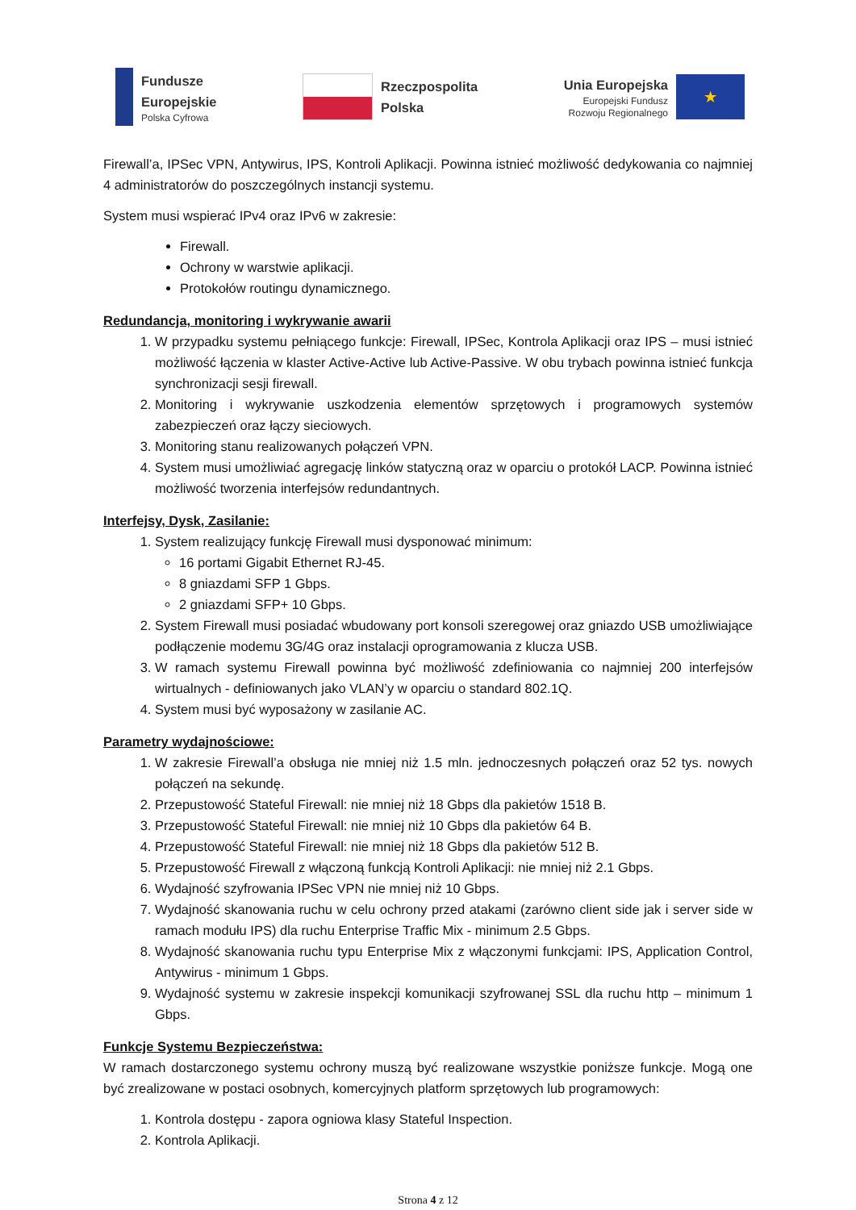Fundusze
Europejskie
Polska Cyfrowa
Rzeczpospolita
Polska
Unia Europejska
Europejski Fundusz
Rozwoju Regionalnego
★
Firewall’a, IPSec VPN, Antywirus, IPS, Kontroli Aplikacji. Powinna istnieć możliwość dedykowania co najmniej 4 administratorów do poszczególnych instancji systemu.
System musi wspierać IPv4 oraz IPv6 w zakresie:
Firewall.
Ochrony w warstwie aplikacji.
Protokołów routingu dynamicznego.
Redundancja, monitoring i wykrywanie awarii
1. W przypadku systemu pełniącego funkcje: Firewall, IPSec, Kontrola Aplikacji oraz IPS – musi istnieć możliwość łączenia w klaster Active-Active lub Active-Passive. W obu trybach powinna istnieć funkcja synchronizacji sesji firewall.
2. Monitoring i wykrywanie uszkodzenia elementów sprzętowych i programowych systemów zabezpieczeń oraz łączy sieciowych.
3. Monitoring stanu realizowanych połączeń VPN.
4. System musi umożliwiać agregację linków statyczną oraz w oparciu o protokół LACP. Powinna istnieć możliwość tworzenia interfejsów redundantnych.
Interfejsy, Dysk, Zasilanie:
1. System realizujący funkcję Firewall musi dysponować minimum:
16 portami Gigabit Ethernet RJ-45.
8 gniazdami SFP 1 Gbps.
2 gniazdami SFP+ 10 Gbps.
2. System Firewall musi posiadać wbudowany port konsoli szeregowej oraz gniazdo USB umożliwiające podłączenie modemu 3G/4G oraz instalacji oprogramowania z klucza USB.
3. W ramach systemu Firewall powinna być możliwość zdefiniowania co najmniej 200 interfejsów wirtualnych - definiowanych jako VLAN’y w oparciu o standard 802.1Q.
4. System musi być wyposażony w zasilanie AC.
Parametry wydajnościowe:
1. W zakresie Firewall’a obsługa nie mniej niż 1.5 mln. jednoczesnych połączeń oraz 52 tys. nowych połączeń na sekundę.
2. Przepustowość Stateful Firewall: nie mniej niż 18 Gbps dla pakietów 1518 B.
3. Przepustowość Stateful Firewall: nie mniej niż 10 Gbps dla pakietów 64 B.
4. Przepustowość Stateful Firewall: nie mniej niż 18 Gbps dla pakietów 512 B.
5. Przepustowość Firewall z włączoną funkcją Kontroli Aplikacji: nie mniej niż 2.1 Gbps.
6. Wydajność szyfrowania IPSec VPN nie mniej niż 10 Gbps.
7. Wydajność skanowania ruchu w celu ochrony przed atakami (zarówno client side jak i server side w ramach modułu IPS) dla ruchu Enterprise Traffic Mix - minimum 2.5 Gbps.
8. Wydajność skanowania ruchu typu Enterprise Mix z włączonymi funkcjami: IPS, Application Control, Antywirus - minimum 1 Gbps.
9. Wydajność systemu w zakresie inspekcji komunikacji szyfrowanej SSL dla ruchu http – minimum 1 Gbps.
Funkcje Systemu Bezpieczeństwa:
W ramach dostarczonego systemu ochrony muszą być realizowane wszystkie poniższe funkcje. Mogą one być zrealizowane w postaci osobnych, komercyjnych platform sprzętowych lub programowych:
1. Kontrola dostępu - zapora ogniowa klasy Stateful Inspection.
2. Kontrola Aplikacji.
Strona 4 z 12